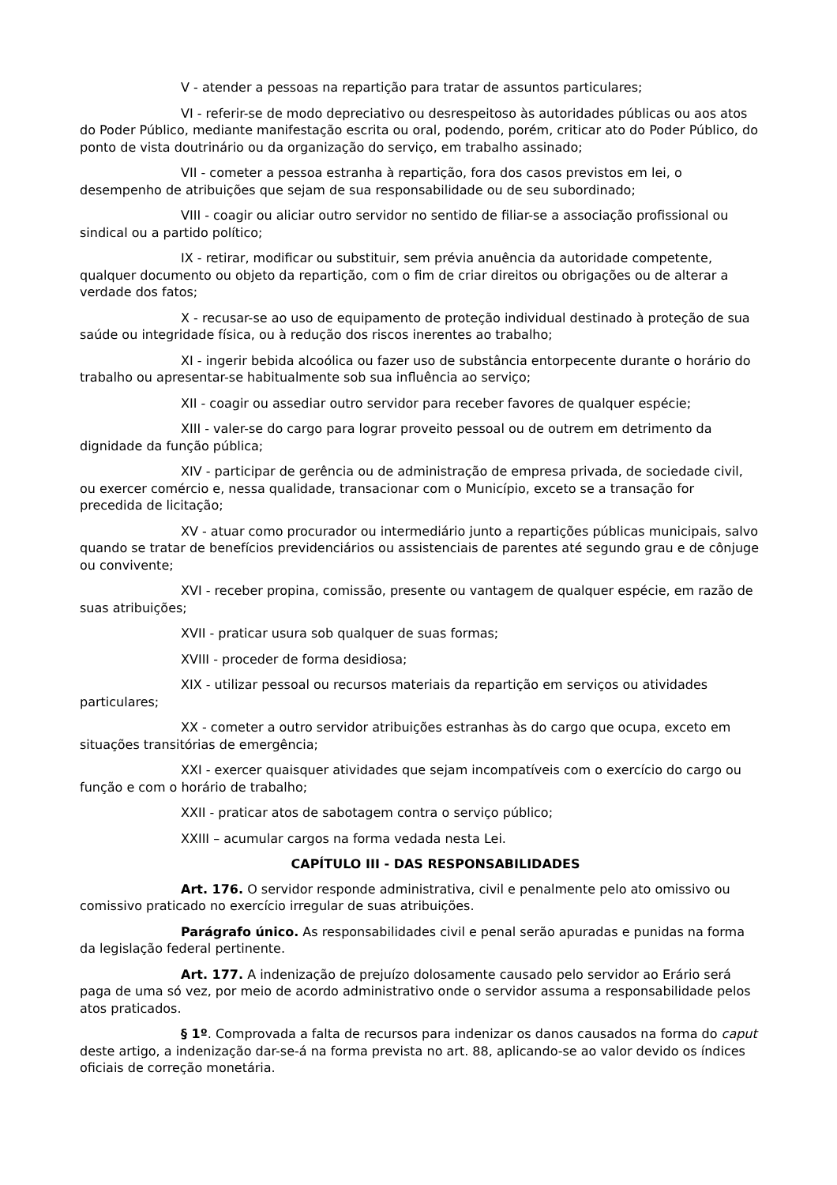V - atender a pessoas na repartição para tratar de assuntos particulares;
VI - referir-se de modo depreciativo ou desrespeitoso às autoridades públicas ou aos atos do Poder Público, mediante manifestação escrita ou oral, podendo, porém, criticar ato do Poder Público, do ponto de vista doutrinário ou da organização do serviço, em trabalho assinado;
VII - cometer a pessoa estranha à repartição, fora dos casos previstos em lei, o desempenho de atribuições que sejam de sua responsabilidade ou de seu subordinado;
VIII - coagir ou aliciar outro servidor no sentido de filiar-se a associação profissional ou sindical ou a partido político;
IX - retirar, modificar ou substituir, sem prévia anuência da autoridade competente, qualquer documento ou objeto da repartição, com o fim de criar direitos ou obrigações ou de alterar a verdade dos fatos;
X - recusar-se ao uso de equipamento de proteção individual destinado à proteção de sua saúde ou integridade física, ou à redução dos riscos inerentes ao trabalho;
XI - ingerir bebida alcoólica ou fazer uso de substância entorpecente durante o horário do trabalho ou apresentar-se habitualmente sob sua influência ao serviço;
XII - coagir ou assediar outro servidor para receber favores de qualquer espécie;
XIII - valer-se do cargo para lograr proveito pessoal ou de outrem em detrimento da dignidade da função pública;
XIV - participar de gerência ou de administração de empresa privada, de sociedade civil, ou exercer comércio e, nessa qualidade, transacionar com o Município, exceto se a transação for precedida de licitação;
XV - atuar como procurador ou intermediário junto a repartições públicas municipais, salvo quando se tratar de benefícios previdenciários ou assistenciais de parentes até segundo grau e de cônjuge ou convivente;
XVI - receber propina, comissão, presente ou vantagem de qualquer espécie, em razão de suas atribuições;
XVII - praticar usura sob qualquer de suas formas;
XVIII - proceder de forma desidiosa;
XIX - utilizar pessoal ou recursos materiais da repartição em serviços ou atividades particulares;
XX - cometer a outro servidor atribuições estranhas às do cargo que ocupa, exceto em situações transitórias de emergência;
XXI - exercer quaisquer atividades que sejam incompatíveis com o exercício do cargo ou função e com o horário de trabalho;
XXII - praticar atos de sabotagem contra o serviço público;
XXIII – acumular cargos na forma vedada nesta Lei.
CAPÍTULO III - DAS RESPONSABILIDADES
Art. 176. O servidor responde administrativa, civil e penalmente pelo ato omissivo ou comissivo praticado no exercício irregular de suas atribuições.
Parágrafo único. As responsabilidades civil e penal serão apuradas e punidas na forma da legislação federal pertinente.
Art. 177. A indenização de prejuízo dolosamente causado pelo servidor ao Erário será paga de uma só vez, por meio de acordo administrativo onde o servidor assuma a responsabilidade pelos atos praticados.
§ 1º. Comprovada a falta de recursos para indenizar os danos causados na forma do caput deste artigo, a indenização dar-se-á na forma prevista no art. 88, aplicando-se ao valor devido os índices oficiais de correção monetária.